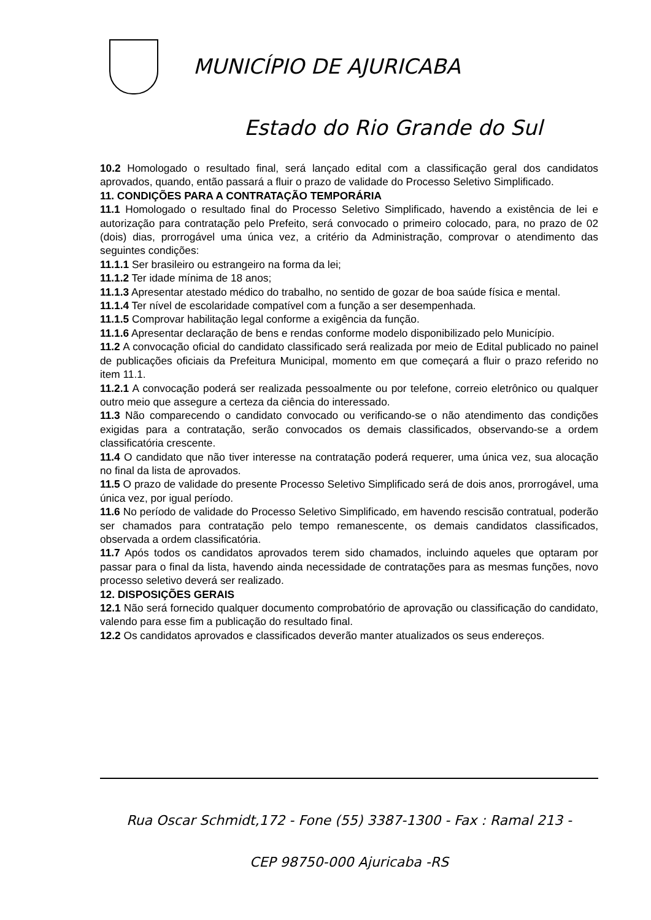MUNICÍPIO DE AJURICABA
Estado do Rio Grande do Sul
10.2 Homologado o resultado final, será lançado edital com a classificação geral dos candidatos aprovados, quando, então passará a fluir o prazo de validade do Processo Seletivo Simplificado.
11. CONDIÇÕES PARA A CONTRATAÇÃO TEMPORÁRIA
11.1 Homologado o resultado final do Processo Seletivo Simplificado, havendo a existência de lei e autorização para contratação pelo Prefeito, será convocado o primeiro colocado, para, no prazo de 02 (dois) dias, prorrogável uma única vez, a critério da Administração, comprovar o atendimento das seguintes condições:
11.1.1 Ser brasileiro ou estrangeiro na forma da lei;
11.1.2 Ter idade mínima de 18 anos;
11.1.3 Apresentar atestado médico do trabalho, no sentido de gozar de boa saúde física e mental.
11.1.4 Ter nível de escolaridade compatível com a função a ser desempenhada.
11.1.5 Comprovar habilitação legal conforme a exigência da função.
11.1.6 Apresentar declaração de bens e rendas conforme modelo disponibilizado pelo Município.
11.2 A convocação oficial do candidato classificado será realizada por meio de Edital publicado no painel de publicações oficiais da Prefeitura Municipal, momento em que começará a fluir o prazo referido no item 11.1.
11.2.1 A convocação poderá ser realizada pessoalmente ou por telefone, correio eletrônico ou qualquer outro meio que assegure a certeza da ciência do interessado.
11.3 Não comparecendo o candidato convocado ou verificando-se o não atendimento das condições exigidas para a contratação, serão convocados os demais classificados, observando-se a ordem classificatória crescente.
11.4 O candidato que não tiver interesse na contratação poderá requerer, uma única vez, sua alocação no final da lista de aprovados.
11.5 O prazo de validade do presente Processo Seletivo Simplificado será de dois anos, prorrogável, uma única vez, por igual período.
11.6 No período de validade do Processo Seletivo Simplificado, em havendo rescisão contratual, poderão ser chamados para contratação pelo tempo remanescente, os demais candidatos classificados, observada a ordem classificatória.
11.7 Após todos os candidatos aprovados terem sido chamados, incluindo aqueles que optaram por passar para o final da lista, havendo ainda necessidade de contratações para as mesmas funções, novo processo seletivo deverá ser realizado.
12. DISPOSIÇÕES GERAIS
12.1 Não será fornecido qualquer documento comprobatório de aprovação ou classificação do candidato, valendo para esse fim a publicação do resultado final.
12.2 Os candidatos aprovados e classificados deverão manter atualizados os seus endereços.
Rua Oscar Schmidt,172 - Fone (55) 3387-1300 - Fax : Ramal 213 -
CEP 98750-000 Ajuricaba -RS